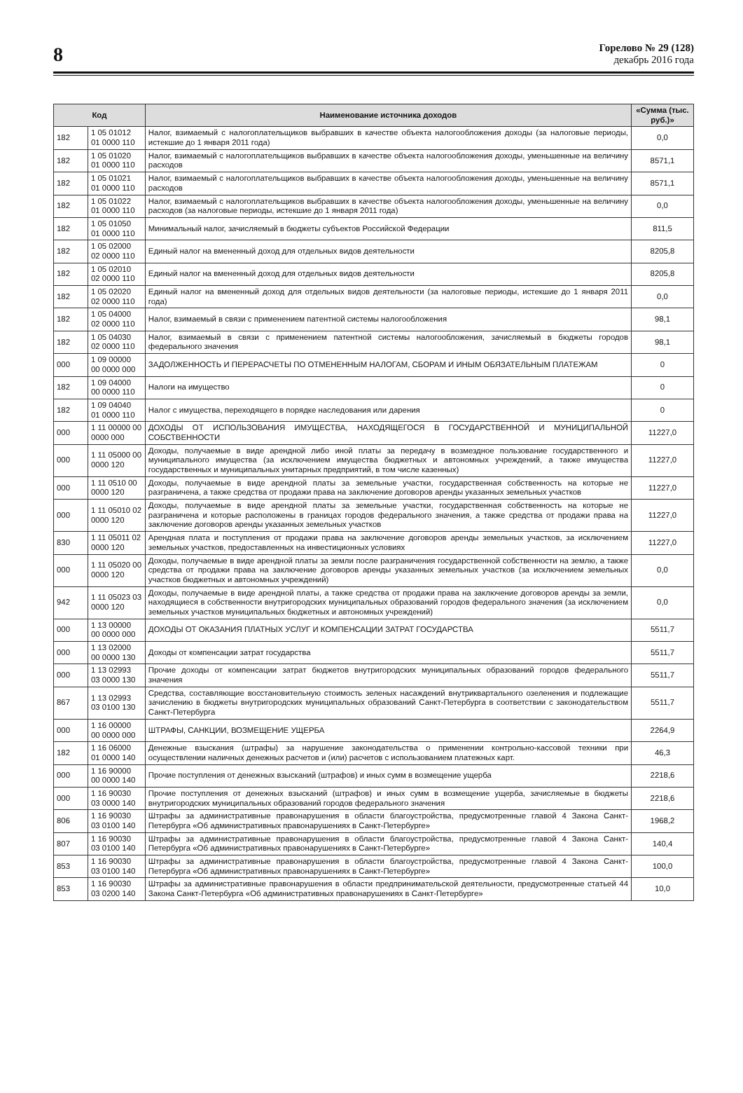8
Горелово № 29 (128)
декабрь 2016 года
| Код | | Наименование источника доходов | «Сумма (тыс. руб.)» |
| --- | --- | --- | --- |
| 182 | 1 05 01012 01 0000 110 | Налог, взимаемый с налогоплательщиков выбравших в качестве объекта налогообложения доходы (за налоговые периоды, истекшие до 1 января 2011 года) | 0,0 |
| 182 | 1 05 01020 01 0000 110 | Налог, взимаемый с налогоплательщиков выбравших в качестве объекта налогообложения доходы, уменьшенные на величину расходов | 8571,1 |
| 182 | 1 05 01021 01 0000 110 | Налог, взимаемый с налогоплательщиков выбравших в качестве объекта налогообложения доходы, уменьшенные на величину расходов | 8571,1 |
| 182 | 1 05 01022 01 0000 110 | Налог, взимаемый с налогоплательщиков выбравших в качестве объекта налогообложения доходы, уменьшенные на величину расходов (за налоговые периоды, истекшие до 1 января 2011 года) | 0,0 |
| 182 | 1 05 01050 01 0000 110 | Минимальный налог, зачисляемый в бюджеты субъектов Российской Федерации | 811,5 |
| 182 | 1 05 02000 02 0000 110 | Единый налог на вмененный доход для отдельных видов деятельности | 8205,8 |
| 182 | 1 05 02010 02 0000 110 | Единый налог на вмененный доход для отдельных видов деятельности | 8205,8 |
| 182 | 1 05 02020 02 0000 110 | Единый налог на вмененный доход для отдельных видов деятельности (за налоговые периоды, истекшие до 1 января 2011 года) | 0,0 |
| 182 | 1 05 04000 02 0000 110 | Налог, взимаемый в связи с применением патентной системы налогообложения | 98,1 |
| 182 | 1 05 04030 02 0000 110 | Налог, взимаемый в связи с применением патентной системы налогообложения, зачисляемый в бюджеты городов федерального значения | 98,1 |
| 000 | 1 09 00000 00 0000 000 | ЗАДОЛЖЕННОСТЬ И ПЕРЕРАСЧЕТЫ ПО ОТМЕНЕННЫМ НАЛОГАМ, СБОРАМ И ИНЫМ ОБЯЗАТЕЛЬНЫМ ПЛАТЕЖАМ | 0 |
| 182 | 1 09 04000 00 0000 110 | Налоги на имущество | 0 |
| 182 | 1 09 04040 01 0000 110 | Налог с имущества, переходящего в порядке наследования или дарения | 0 |
| 000 | 1 11 00000 00 0000 000 | ДОХОДЫ ОТ ИСПОЛЬЗОВАНИЯ ИМУЩЕСТВА, НАХОДЯЩЕГОСЯ В ГОСУДАРСТВЕННОЙ И МУНИЦИПАЛЬНОЙ СОБСТВЕННОСТИ | 11227,0 |
| 000 | 1 11 05000 00 0000 120 | Доходы, получаемые в виде арендной либо иной платы за передачу в возмездное пользование государственного и муниципального имущества (за исключением имущества бюджетных и автономных учреждений, а также имущества государственных и муниципальных унитарных предприятий, в том числе казенных) | 11227,0 |
| 000 | 1 11 0510 00 0000 120 | Доходы, получаемые в виде арендной платы за земельные участки, государственная собственность на которые не разграничена, а также средства от продажи права на заключение договоров аренды указанных земельных участков | 11227,0 |
| 000 | 1 11 05010 02 0000 120 | Доходы, получаемые в виде арендной платы за земельные участки, государственная собственность на которые не разграничена и которые расположены в границах городов федерального значения, а также средства от продажи права на заключение договоров аренды указанных земельных участков | 11227,0 |
| 830 | 1 11 05011 02 0000 120 | Арендная плата и поступления от продажи права на заключение договоров аренды земельных участков, за исключением земельных участков, предоставленных на инвестиционных условиях | 11227,0 |
| 000 | 1 11 05020 00 0000 120 | Доходы, получаемые в виде арендной платы за земли после разграничения государственной собственности на землю, а также средства от продажи права на заключение договоров аренды указанных земельных участков (за исключением земельных участков бюджетных и автономных учреждений) | 0,0 |
| 942 | 1 11 05023 03 0000 120 | Доходы, получаемые в виде арендной платы, а также средства от продажи права на заключение договоров аренды за земли, находящиеся в собственности внутригородских муниципальных образований городов федерального значения (за исключением земельных участков муниципальных бюджетных и автономных учреждений) | 0,0 |
| 000 | 1 13 00000 00 0000 000 | ДОХОДЫ ОТ ОКАЗАНИЯ ПЛАТНЫХ УСЛУГ И КОМПЕНСАЦИИ ЗАТРАТ ГОСУДАРСТВА | 5511,7 |
| 000 | 1 13 02000 00 0000 130 | Доходы от компенсации затрат государства | 5511,7 |
| 000 | 1 13 02993 03 0000 130 | Прочие доходы от компенсации затрат бюджетов внутригородских муниципальных образований городов федерального значения | 5511,7 |
| 867 | 1 13 02993 03 0100 130 | Средства, составляющие восстановительную стоимость зеленых насаждений внутриквартального озеленения и подлежащие зачислению в бюджеты внутригородских муниципальных образований Санкт-Петербурга в соответствии с законодательством Санкт-Петербурга | 5511,7 |
| 000 | 1 16 00000 00 0000 000 | ШТРАФЫ, САНКЦИИ, ВОЗМЕЩЕНИЕ УЩЕРБА | 2264,9 |
| 182 | 1 16 06000 01 0000 140 | Денежные взыскания (штрафы) за нарушение законодательства о применении контрольно-кассовой техники при осуществлении наличных денежных расчетов и (или) расчетов с использованием платежных карт. | 46,3 |
| 000 | 1 16 90000 00 0000 140 | Прочие поступления от денежных взысканий (штрафов) и иных сумм в возмещение ущерба | 2218,6 |
| 000 | 1 16 90030 03 0000 140 | Прочие поступления от денежных взысканий (штрафов) и иных сумм в возмещение ущерба, зачисляемые в бюджеты внутригородских муниципальных образований городов федерального значения | 2218,6 |
| 806 | 1 16 90030 03 0100 140 | Штрафы за административные правонарушения в области благоустройства, предусмотренные главой 4 Закона Санкт-Петербурга «Об административных правонарушениях в Санкт-Петербурге» | 1968,2 |
| 807 | 1 16 90030 03 0100 140 | Штрафы за административные правонарушения в области благоустройства, предусмотренные главой 4 Закона Санкт-Петербурга «Об административных правонарушениях в Санкт-Петербурге» | 140,4 |
| 853 | 1 16 90030 03 0100 140 | Штрафы за административные правонарушения в области благоустройства, предусмотренные главой 4 Закона Санкт-Петербурга «Об административных правонарушениях в Санкт-Петербурге» | 100,0 |
| 853 | 1 16 90030 03 0200 140 | Штрафы за административные правонарушения в области предпринимательской деятельности, предусмотренные статьей 44 Закона Санкт-Петербурга «Об административных правонарушениях в Санкт-Петербурге» | 10,0 |